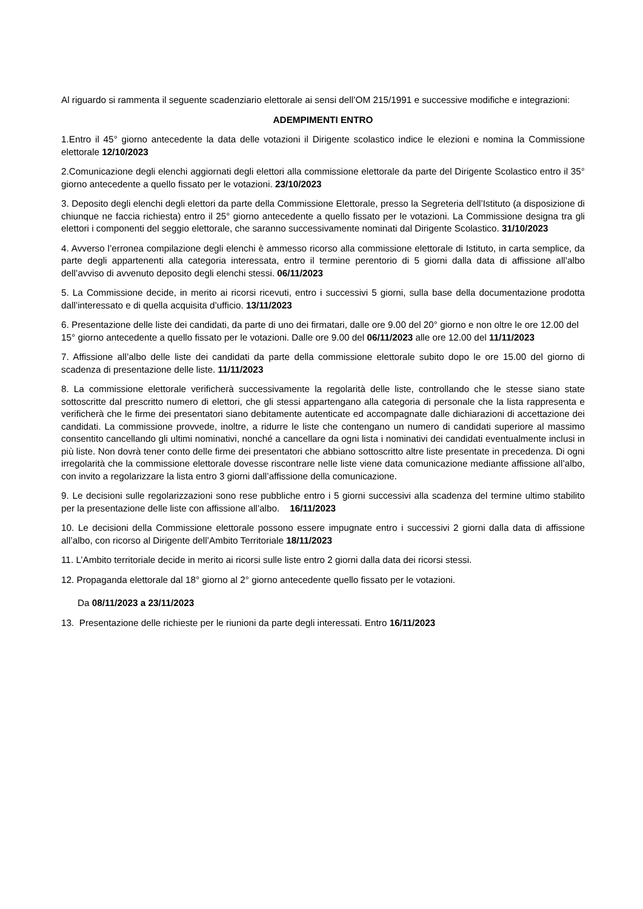Al riguardo si rammenta il seguente scadenziario elettorale ai sensi dell’OM 215/1991 e successive modifiche e integrazioni:
ADEMPIMENTI ENTRO
1.Entro il 45° giorno antecedente la data delle votazioni il Dirigente scolastico indice le elezioni e nomina la Commissione elettorale 12/10/2023
2.Comunicazione degli elenchi aggiornati degli elettori alla commissione elettorale da parte del Dirigente Scolastico entro il 35° giorno antecedente a quello fissato per le votazioni. 23/10/2023
3. Deposito degli elenchi degli elettori da parte della Commissione Elettorale, presso la Segreteria dell’Istituto (a disposizione di chiunque ne faccia richiesta) entro il 25° giorno antecedente a quello fissato per le votazioni. La Commissione designa tra gli elettori i componenti del seggio elettorale, che saranno successivamente nominati dal Dirigente Scolastico. 31/10/2023
4. Avverso l’erronea compilazione degli elenchi è ammesso ricorso alla commissione elettorale di Istituto, in carta semplice, da parte degli appartenenti alla categoria interessata, entro il termine perentorio di 5 giorni dalla data di affissione all’albo dell’avviso di avvenuto deposito degli elenchi stessi. 06/11/2023
5. La Commissione decide, in merito ai ricorsi ricevuti, entro i successivi 5 giorni, sulla base della documentazione prodotta dall’interessato e di quella acquisita d’ufficio. 13/11/2023
6. Presentazione delle liste dei candidati, da parte di uno dei firmatari, dalle ore 9.00 del 20° giorno e non oltre le ore 12.00 del 15° giorno antecedente a quello fissato per le votazioni. Dalle ore 9.00 del 06/11/2023 alle ore 12.00 del 11/11/2023
7. Affissione all’albo delle liste dei candidati da parte della commissione elettorale subito dopo le ore 15.00 del giorno di scadenza di presentazione delle liste. 11/11/2023
8. La commissione elettorale verificherà successivamente la regolarità delle liste, controllando che le stesse siano state sottoscritte dal prescritto numero di elettori, che gli stessi appartengano alla categoria di personale che la lista rappresenta e verificherà che le firme dei presentatori siano debitamente autenticate ed accompagnate dalle dichiarazioni di accettazione dei candidati. La commissione provvede, inoltre, a ridurre le liste che contengano un numero di candidati superiore al massimo consentito cancellando gli ultimi nominativi, nonché a cancellare da ogni lista i nominativi dei candidati eventualmente inclusi in più liste. Non dovrà tener conto delle firme dei presentatori che abbiano sottoscritto altre liste presentate in precedenza. Di ogni irregolarità che la commissione elettorale dovesse riscontrare nelle liste viene data comunicazione mediante affissione all’albo, con invito a regolarizzare la lista entro 3 giorni dall’affissione della comunicazione.
9. Le decisioni sulle regolarizzazioni sono rese pubbliche entro i 5 giorni successivi alla scadenza del termine ultimo stabilito per la presentazione delle liste con affissione all’albo. 16/11/2023
10. Le decisioni della Commissione elettorale possono essere impugnate entro i successivi 2 giorni dalla data di affissione all’albo, con ricorso al Dirigente dell’Ambito Territoriale 18/11/2023
11. L’Ambito territoriale decide in merito ai ricorsi sulle liste entro 2 giorni dalla data dei ricorsi stessi.
12. Propaganda elettorale dal 18° giorno al 2° giorno antecedente quello fissato per le votazioni.
Da 08/11/2023 a 23/11/2023
13. Presentazione delle richieste per le riunioni da parte degli interessati. Entro 16/11/2023